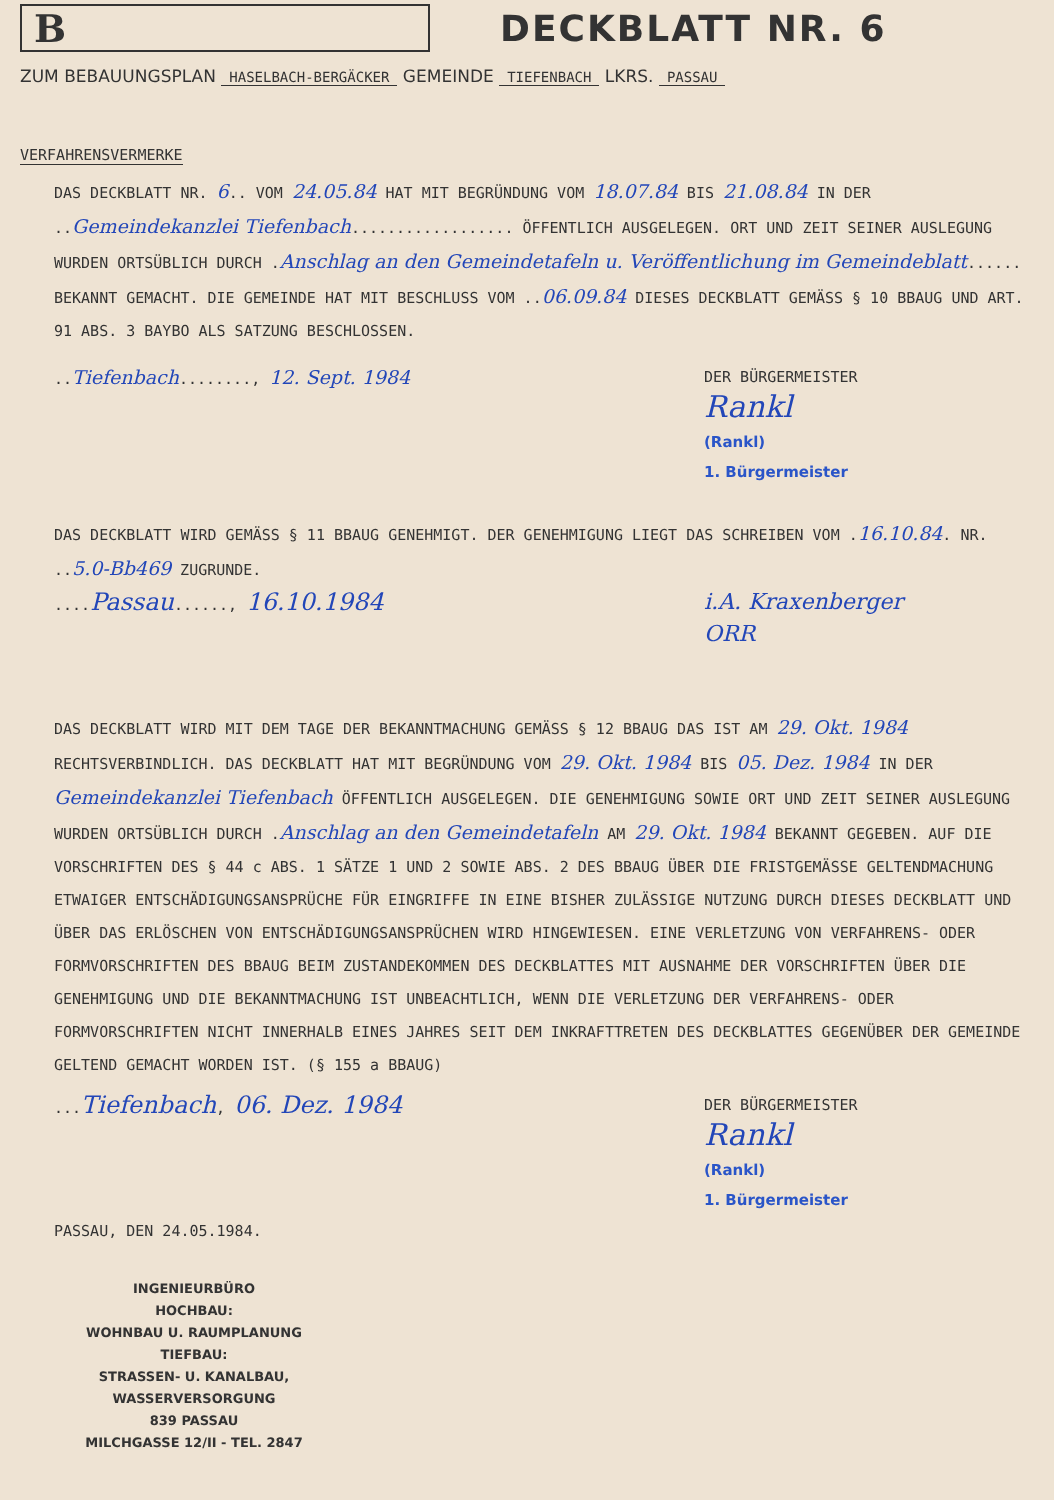B
DECKBLATT NR. 6
ZUM BEBAUUNGSPLAN HASELBACH-BERGÄCKER GEMEINDE TIEFENBACH LKRS. PASSAU
VERFAHRENSVERMERKE
DAS DECKBLATT NR. 6.. VOM 24.05.84 HAT MIT BEGRÜNDUNG VOM 18.07.84 BIS 21.08.84 IN DER ..Gemeindekanzlei Tiefenbach.................. ÖFFENTLICH AUSGELEGEN. ORT UND ZEIT SEINER AUSLEGUNG WURDEN ORTSÜBLICH DURCH .Anschlag an den Gemeindetafeln u. Veröffentlichung im Gemeindeblatt...... BEKANNT GEMACHT. DIE GEMEINDE HAT MIT BESCHLUSS VOM ..06.09.84 DIESES DECKBLATT GEMÄSS § 10 BBAUG UND ART. 91 ABS. 3 BAYBO ALS SATZUNG BESCHLOSSEN.
..Tiefenbach........, 12. Sept. 1984
DER BÜRGERMEISTER
Rankl
(Rankl)
1. Bürgermeister
DAS DECKBLATT WIRD GEMÄSS § 11 BBAUG GENEHMIGT. DER GENEHMIGUNG LIEGT DAS SCHREIBEN VOM .16.10.84. NR. ..5.0-Bb469 ZUGRUNDE.
....Passau......, 16.10.1984 i.A. Kraxenberger
ORR
DAS DECKBLATT WIRD MIT DEM TAGE DER BEKANNTMACHUNG GEMÄSS § 12 BBAUG DAS IST AM 29. Okt. 1984 RECHTSVERBINDLICH. DAS DECKBLATT HAT MIT BEGRÜNDUNG VOM 29. Okt. 1984 BIS 05. Dez. 1984 IN DER Gemeindekanzlei Tiefenbach ÖFFENTLICH AUSGELEGEN. DIE GENEHMIGUNG SOWIE ORT UND ZEIT SEINER AUSLEGUNG WURDEN ORTSÜBLICH DURCH .Anschlag an den Gemeindetafeln AM 29. Okt. 1984 BEKANNT GEGEBEN. AUF DIE VORSCHRIFTEN DES § 44 c ABS. 1 SÄTZE 1 UND 2 SOWIE ABS. 2 DES BBAUG ÜBER DIE FRISTGEMÄSSE GELTENDMACHUNG ETWAIGER ENTSCHÄDIGUNGSANSPRÜCHE FÜR EINGRIFFE IN EINE BISHER ZULÄSSIGE NUTZUNG DURCH DIESES DECKBLATT UND ÜBER DAS ERLÖSCHEN VON ENTSCHÄDIGUNGSANSPRÜCHEN WIRD HINGEWIESEN. EINE VERLETZUNG VON VERFAHRENS- ODER FORMVORSCHRIFTEN DES BBAUG BEIM ZUSTANDEKOMMEN DES DECKBLATTES MIT AUSNAHME DER VORSCHRIFTEN ÜBER DIE GENEHMIGUNG UND DIE BEKANNTMACHUNG IST UNBEACHTLICH, WENN DIE VERLETZUNG DER VERFAHRENS- ODER FORMVORSCHRIFTEN NICHT INNERHALB EINES JAHRES SEIT DEM INKRAFTTRETEN DES DECKBLATTES GEGENÜBER DER GEMEINDE GELTEND GEMACHT WORDEN IST. (§ 155 a BBAUG)
...Tiefenbach, 06. Dez. 1984
DER BÜRGERMEISTER
Rankl
(Rankl)
1. Bürgermeister
PASSAU, DEN 24.05.1984.
INGENIEURBÜRO
HOCHBAU:
WOHNBAU U. RAUMPLANUNG
TIEFBAU:
STRASSEN- U. KANALBAU, WASSERVERSORGUNG
839 PASSAU
MILCHGASSE 12/II - TEL. 2847